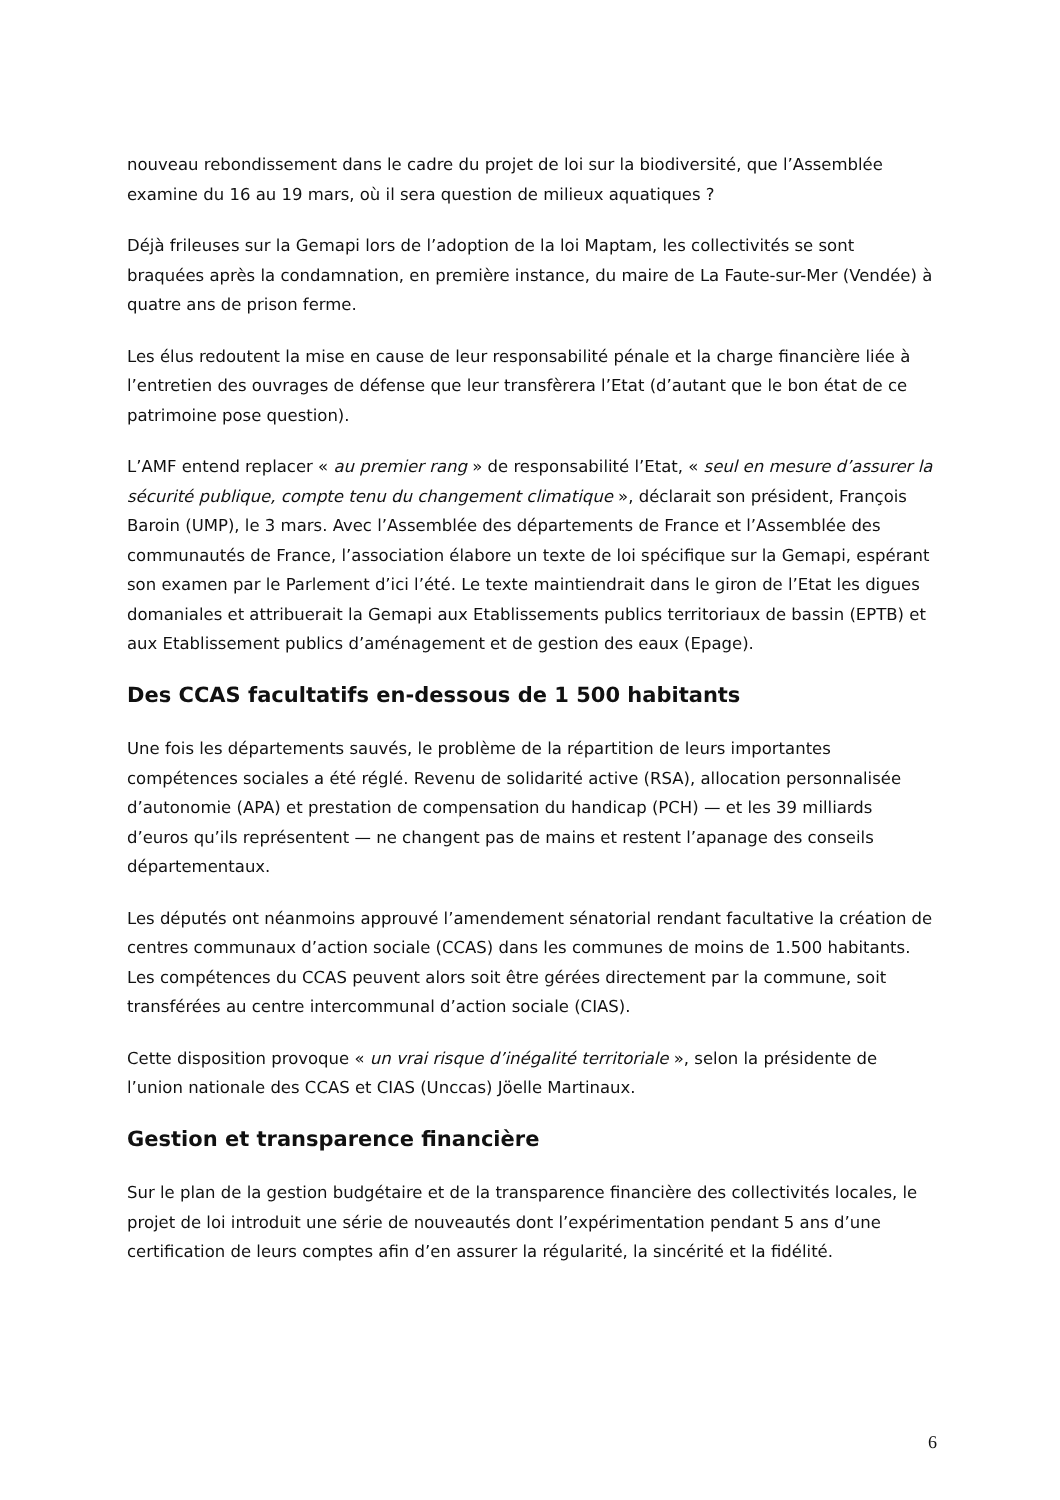nouveau rebondissement dans le cadre du projet de loi sur la biodiversité, que l’Assemblée examine du 16 au 19 mars, où il sera question de milieux aquatiques ?
Déjà frileuses sur la Gemapi lors de l’adoption de la loi Maptam, les collectivités se sont braquées après la condamnation, en première instance, du maire de La Faute-sur-Mer (Vendée) à quatre ans de prison ferme.
Les élus redoutent la mise en cause de leur responsabilité pénale et la charge financière liée à l’entretien des ouvrages de défense que leur transfèrera l’Etat (d’autant que le bon état de ce patrimoine pose question).
L’AMF entend replacer « au premier rang » de responsabilité l’Etat, « seul en mesure d’assurer la sécurité publique, compte tenu du changement climatique », déclarait son président, François Baroin (UMP), le 3 mars. Avec l’Assemblée des départements de France et l’Assemblée des communautés de France, l’association élabore un texte de loi spécifique sur la Gemapi, espérant son examen par le Parlement d’ici l’été. Le texte maintiendrait dans le giron de l’Etat les digues domaniales et attribuerait la Gemapi aux Etablissements publics territoriaux de bassin (EPTB) et aux Etablissement publics d’aménagement et de gestion des eaux (Epage).
Des CCAS facultatifs en-dessous de 1 500 habitants
Une fois les départements sauvés, le problème de la répartition de leurs importantes compétences sociales a été réglé. Revenu de solidarité active (RSA), allocation personnalisée d’autonomie (APA) et prestation de compensation du handicap (PCH) — et les 39 milliards d’euros qu’ils représentent — ne changent pas de mains et restent l’apanage des conseils départementaux.
Les députés ont néanmoins approuvé l’amendement sénatorial rendant facultative la création de centres communaux d’action sociale (CCAS) dans les communes de moins de 1.500 habitants. Les compétences du CCAS peuvent alors soit être gérées directement par la commune, soit transférées au centre intercommunal d’action sociale (CIAS).
Cette disposition provoque « un vrai risque d’inégalité territoriale », selon la présidente de l’union nationale des CCAS et CIAS (Unccas) Jöelle Martinaux.
Gestion et transparence financière
Sur le plan de la gestion budgétaire et de la transparence financière des collectivités locales, le projet de loi introduit une série de nouveautés dont l’expérimentation pendant 5 ans d’une certification de leurs comptes afin d’en assurer la régularité, la sincérité et la fidélité.
6